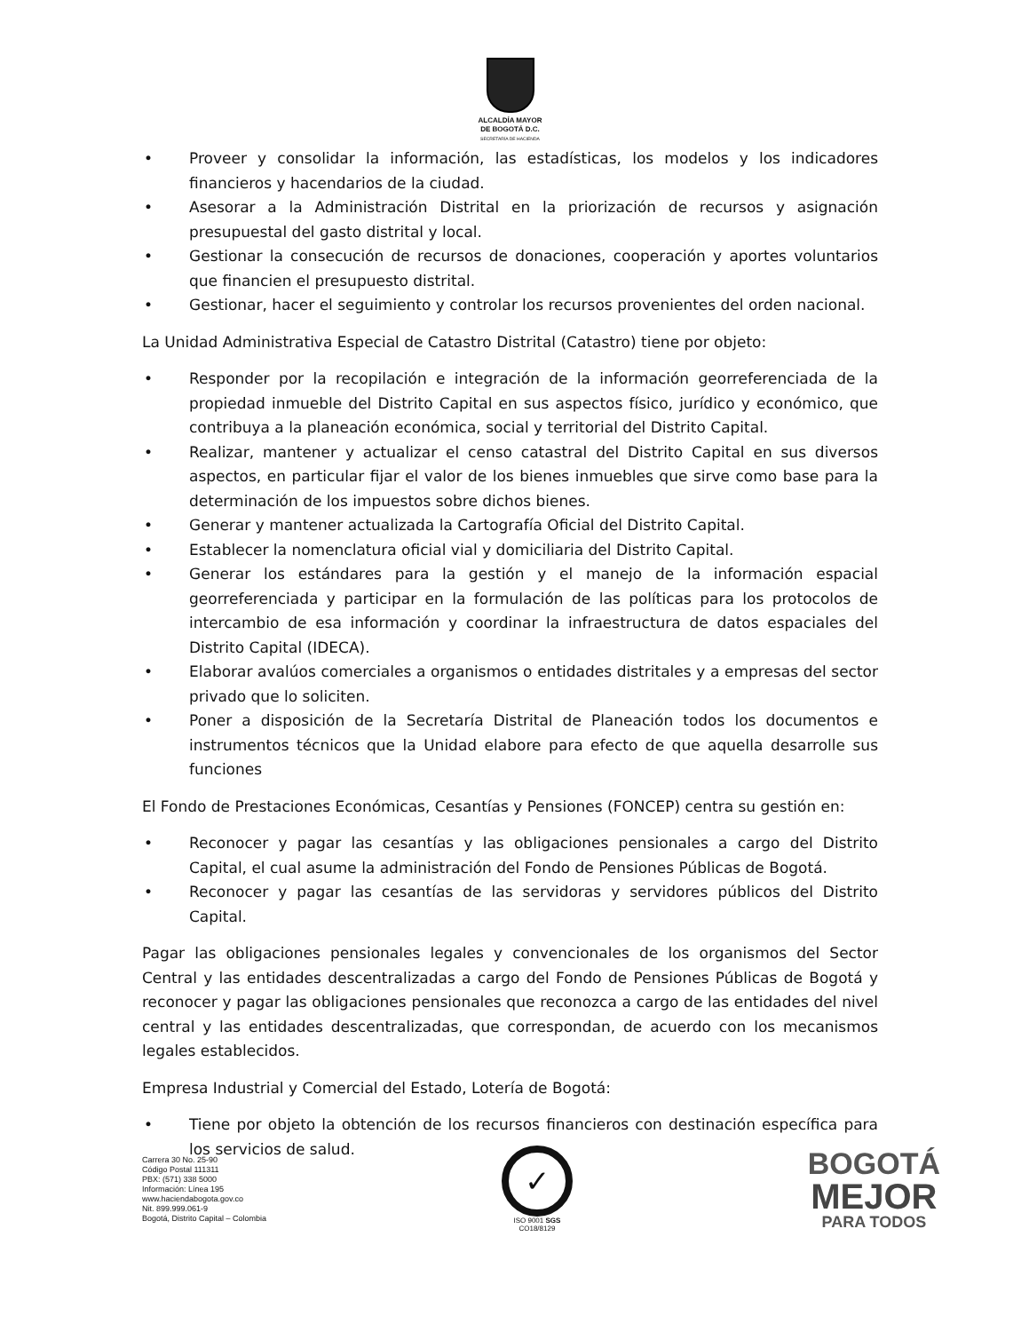ALCALDÍA MAYOR
DE BOGOTÁ D.C.
SECRETARÍA DE HACIENDA
• Proveer y consolidar la información, las estadísticas, los modelos y los indicadores financieros y hacendarios de la ciudad.
• Asesorar a la Administración Distrital en la priorización de recursos y asignación presupuestal del gasto distrital y local.
• Gestionar la consecución de recursos de donaciones, cooperación y aportes voluntarios que financien el presupuesto distrital.
• Gestionar, hacer el seguimiento y controlar los recursos provenientes del orden nacional.
La Unidad Administrativa Especial de Catastro Distrital (Catastro) tiene por objeto:
• Responder por la recopilación e integración de la información georreferenciada de la propiedad inmueble del Distrito Capital en sus aspectos físico, jurídico y económico, que contribuya a la planeación económica, social y territorial del Distrito Capital.
• Realizar, mantener y actualizar el censo catastral del Distrito Capital en sus diversos aspectos, en particular fijar el valor de los bienes inmuebles que sirve como base para la determinación de los impuestos sobre dichos bienes.
• Generar y mantener actualizada la Cartografía Oficial del Distrito Capital.
• Establecer la nomenclatura oficial vial y domiciliaria del Distrito Capital.
• Generar los estándares para la gestión y el manejo de la información espacial georreferenciada y participar en la formulación de las políticas para los protocolos de intercambio de esa información y coordinar la infraestructura de datos espaciales del Distrito Capital (IDECA).
• Elaborar avalúos comerciales a organismos o entidades distritales y a empresas del sector privado que lo soliciten.
• Poner a disposición de la Secretaría Distrital de Planeación todos los documentos e instrumentos técnicos que la Unidad elabore para efecto de que aquella desarrolle sus funciones
El Fondo de Prestaciones Económicas, Cesantías y Pensiones (FONCEP) centra su gestión en:
• Reconocer y pagar las cesantías y las obligaciones pensionales a cargo del Distrito Capital, el cual asume la administración del Fondo de Pensiones Públicas de Bogotá.
• Reconocer y pagar las cesantías de las servidoras y servidores públicos del Distrito Capital.
Pagar las obligaciones pensionales legales y convencionales de los organismos del Sector Central y las entidades descentralizadas a cargo del Fondo de Pensiones Públicas de Bogotá y reconocer y pagar las obligaciones pensionales que reconozca a cargo de las entidades del nivel central y las entidades descentralizadas, que correspondan, de acuerdo con los mecanismos legales establecidos.
Empresa Industrial y Comercial del Estado, Lotería de Bogotá:
• Tiene por objeto la obtención de los recursos financieros con destinación específica para los servicios de salud.
Carrera 30 No. 25-90
Código Postal 111311
PBX: (571) 338 5000
Información: Línea 195
www.haciendabogota.gov.co
Nit. 899.999.061-9
Bogotá, Distrito Capital – Colombia
✓
ISO 9001 SGS
CO18/8129
BOGOTÁ
MEJOR
PARA TODOS